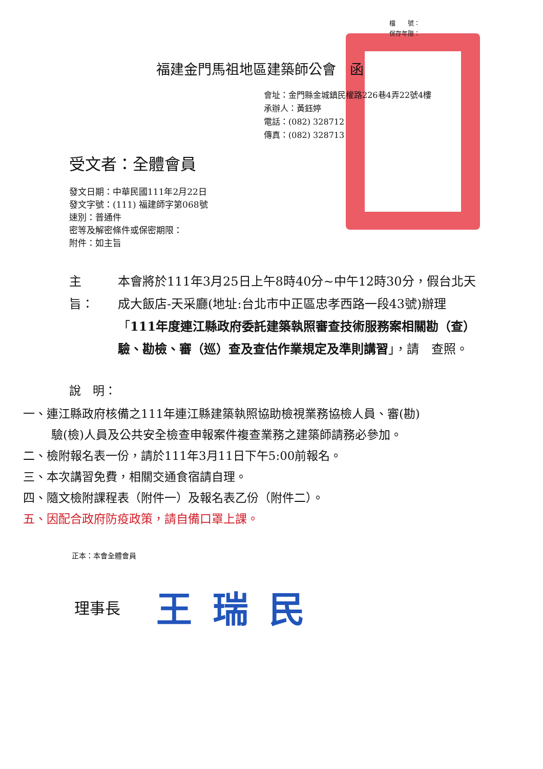檔　　號：
保存年限：
福建金門馬祖地區建築師公會　函
會址：金門縣金城鎮民權路226巷4弄22號4樓
承辦人：黃鈺婷
電話：(082) 328712
傳真：(082) 328713
受文者：全體會員
發文日期：中華民國111年2月22日
發文字號：(111) 福建師字第068號
速別：普通件
密等及解密條件或保密期限：
附件：如主旨
主　旨：
本會將於111年3月25日上午8時40分~中午12時30分，假台北天成大飯店-天采廳(地址:台北市中正區忠孝西路一段43號)辦理「111年度連江縣政府委託建築執照審查技術服務案相關勘（查）驗、勘檢、審（巡）查及查估作業規定及準則講習」，請　查照。
說　明：
一、連江縣政府核備之111年連江縣建築執照協助檢視業務協檢人員、審(勘)驗(檢)人員及公共安全檢查申報案件複查業務之建築師請務必參加。
二、檢附報名表一份，請於111年3月11日下午5:00前報名。
三、本次講習免費，相關交通食宿請自理。
四、隨文檢附課程表（附件一）及報名表乙份（附件二）。
五、因配合政府防疫政策，請自備口罩上課。
正本：本會全體會員
理事長 王瑞民